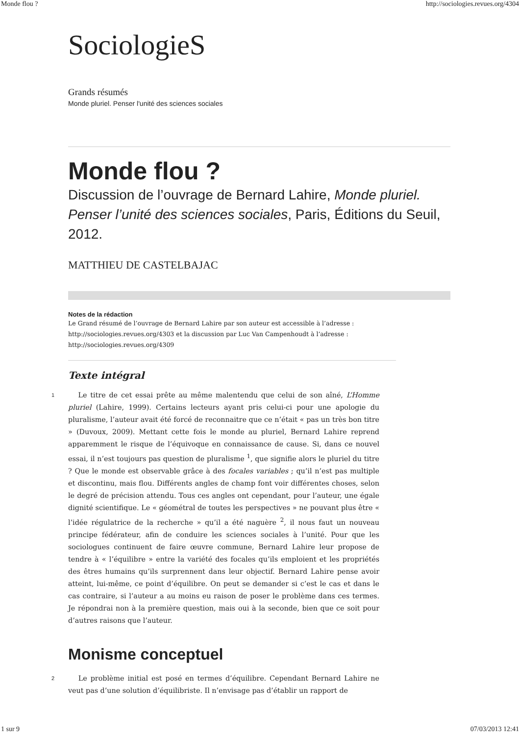Monde flou ? http://sociologies.revues.org/4304
SociologieS
Grands résumés
Monde pluriel. Penser l'unité des sciences sociales
Monde flou ?
Discussion de l’ouvrage de Bernard Lahire, Monde pluriel. Penser l’unité des sciences sociales, Paris, Éditions du Seuil, 2012.
MATTHIEU DE CASTELBAJAC
Notes de la rédaction
Le Grand résumé de l’ouvrage de Bernard Lahire par son auteur est accessible à l’adresse : http://sociologies.revues.org/4303 et la discussion par Luc Van Campenhoudt à l’adresse : http://sociologies.revues.org/4309
Texte intégral
1
Le titre de cet essai prête au même malentendu que celui de son aîné, L’Homme pluriel (Lahire, 1999). Certains lecteurs ayant pris celui-ci pour une apologie du pluralisme, l’auteur avait été forcé de reconnaitre que ce n’était « pas un très bon titre » (Duvoux, 2009). Mettant cette fois le monde au pluriel, Bernard Lahire reprend apparemment le risque de l’équivoque en connaissance de cause. Si, dans ce nouvel essai, il n’est toujours pas question de pluralisme <sup>1</sup>, que signifie alors le pluriel du titre ? Que le monde est observable grâce à des focales variables ; qu’il n’est pas multiple et discontinu, mais flou. Différents angles de champ font voir différentes choses, selon le degré de précision attendu. Tous ces angles ont cependant, pour l’auteur, une égale dignité scientifique. Le « géométral de toutes les perspectives » ne pouvant plus être « l’idée régulatrice de la recherche » qu’il a été naguère <sup>2</sup>, il nous faut un nouveau principe fédérateur, afin de conduire les sciences sociales à l’unité. Pour que les sociologues continuent de faire œuvre commune, Bernard Lahire leur propose de tendre à « l’équilibre » entre la variété des focales qu’ils emploient et les propriétés des êtres humains qu’ils surprennent dans leur objectif. Bernard Lahire pense avoir atteint, lui-même, ce point d’équilibre. On peut se demander si c’est le cas et dans le cas contraire, si l’auteur a au moins eu raison de poser le problème dans ces termes. Je répondrai non à la première question, mais oui à la seconde, bien que ce soit pour d’autres raisons que l’auteur.
Monisme conceptuel
2
Le problème initial est posé en termes d’équilibre. Cependant Bernard Lahire ne veut pas d’une solution d’équilibriste. Il n’envisage pas d’établir un rapport de
1 sur 9 07/03/2013 12:41